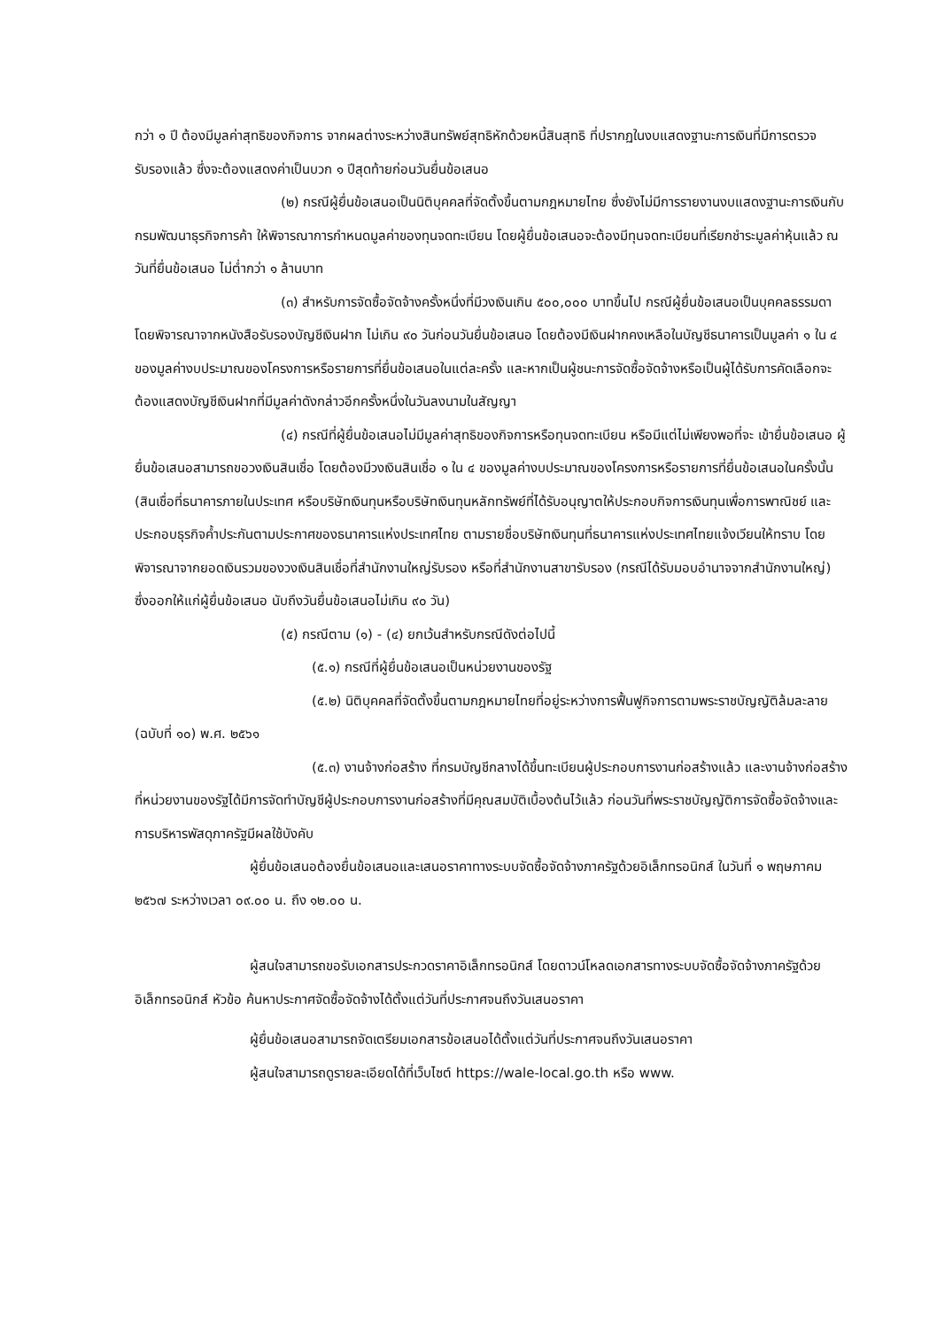กว่า ๑ ปี ต้องมีมูลค่าสุทธิของกิจการ จากผลต่างระหว่างสินทรัพย์สุทธิหักด้วยหนี้สินสุทธิ ที่ปรากฏในงบแสดงฐานะการเงินที่มีการตรวจรับรองแล้ว ซึ่งจะต้องแสดงค่าเป็นบวก ๑ ปีสุดท้ายก่อนวันยื่นข้อเสนอ
(๒) กรณีผู้ยื่นข้อเสนอเป็นนิติบุคคลที่จัดตั้งขึ้นตามกฎหมายไทย ซึ่งยังไม่มีการรายงานงบแสดงฐานะการเงินกับกรมพัฒนาธุรกิจการค้า ให้พิจารณาการกำหนดมูลค่าของทุนจดทะเบียน โดยผู้ยื่นข้อเสนอจะต้องมีทุนจดทะเบียนที่เรียกชำระมูลค่าหุ้นแล้ว ณ วันที่ยื่นข้อเสนอ ไม่ต่ำกว่า ๑ ล้านบาท
(๓) สำหรับการจัดซื้อจัดจ้างครั้งหนึ่งที่มีวงเงินเกิน ๕๐๐,๐๐๐ บาทขึ้นไป กรณีผู้ยื่นข้อเสนอเป็นบุคคลธรรมดา โดยพิจารณาจากหนังสือรับรองบัญชีเงินฝาก ไม่เกิน ๙๐ วันก่อนวันยื่นข้อเสนอ โดยต้องมีเงินฝากคงเหลือในบัญชีธนาคารเป็นมูลค่า ๑ ใน ๔ ของมูลค่างบประมาณของโครงการหรือรายการที่ยื่นข้อเสนอในแต่ละครั้ง และหากเป็นผู้ชนะการจัดซื้อจัดจ้างหรือเป็นผู้ได้รับการคัดเลือกจะต้องแสดงบัญชีเงินฝากที่มีมูลค่าดังกล่าวอีกครั้งหนึ่งในวันลงนามในสัญญา
(๔) กรณีที่ผู้ยื่นข้อเสนอไม่มีมูลค่าสุทธิของกิจการหรือทุนจดทะเบียน หรือมีแต่ไม่เพียงพอที่จะ เข้ายื่นข้อเสนอ ผู้ยื่นข้อเสนอสามารถขอวงเงินสินเชื่อ โดยต้องมีวงเงินสินเชื่อ ๑ ใน ๔ ของมูลค่างบประมาณของโครงการหรือรายการที่ยื่นข้อเสนอในครั้งนั้น (สินเชื่อที่ธนาคารภายในประเทศ หรือบริษัทเงินทุนหรือบริษัทเงินทุนหลักทรัพย์ที่ได้รับอนุญาตให้ประกอบกิจการเงินทุนเพื่อการพาณิชย์ และประกอบธุรกิจค้ำประกันตามประกาศของธนาคารแห่งประเทศไทย ตามรายชื่อบริษัทเงินทุนที่ธนาคารแห่งประเทศไทยแจ้งเวียนให้ทราบ โดยพิจารณาจากยอดเงินรวมของวงเงินสินเชื่อที่สำนักงานใหญ่รับรอง หรือที่สำนักงานสาขารับรอง (กรณีได้รับมอบอำนาจจากสำนักงานใหญ่) ซึ่งออกให้แก่ผู้ยื่นข้อเสนอ นับถึงวันยื่นข้อเสนอไม่เกิน ๙๐ วัน)
(๕) กรณีตาม (๑) - (๔) ยกเว้นสำหรับกรณีดังต่อไปนี้
(๕.๑) กรณีที่ผู้ยื่นข้อเสนอเป็นหน่วยงานของรัฐ
(๕.๒) นิติบุคคลที่จัดตั้งขึ้นตามกฎหมายไทยที่อยู่ระหว่างการฟื้นฟูกิจการตามพระราชบัญญัติล้มละลาย (ฉบับที่ ๑๐) พ.ศ. ๒๕๖๑
(๕.๓) งานจ้างก่อสร้าง ที่กรมบัญชีกลางได้ขึ้นทะเบียนผู้ประกอบการงานก่อสร้างแล้ว และงานจ้างก่อสร้างที่หน่วยงานของรัฐได้มีการจัดทำบัญชีผู้ประกอบการงานก่อสร้างที่มีคุณสมบัติเบื้องต้นไว้แล้ว ก่อนวันที่พระราชบัญญัติการจัดซื้อจัดจ้างและการบริหารพัสดุภาครัฐมีผลใช้บังคับ
ผู้ยื่นข้อเสนอต้องยื่นข้อเสนอและเสนอราคาทางระบบจัดซื้อจัดจ้างภาครัฐด้วยอิเล็กทรอนิกส์ ในวันที่ ๑ พฤษภาคม ๒๕๖๗ ระหว่างเวลา ๐๙.๐๐ น. ถึง ๑๒.๐๐ น.
ผู้สนใจสามารถขอรับเอกสารประกวดราคาอิเล็กทรอนิกส์ โดยดาวน์โหลดเอกสารทางระบบจัดซื้อจัดจ้างภาครัฐด้วยอิเล็กทรอนิกส์ หัวข้อ ค้นหาประกาศจัดซื้อจัดจ้างได้ตั้งแต่วันที่ประกาศจนถึงวันเสนอราคา
ผู้ยื่นข้อเสนอสามารถจัดเตรียมเอกสารข้อเสนอได้ตั้งแต่วันที่ประกาศจนถึงวันเสนอราคา
ผู้สนใจสามารถดูรายละเอียดได้ที่เว็บไซต์ https://wale-local.go.th หรือ www.